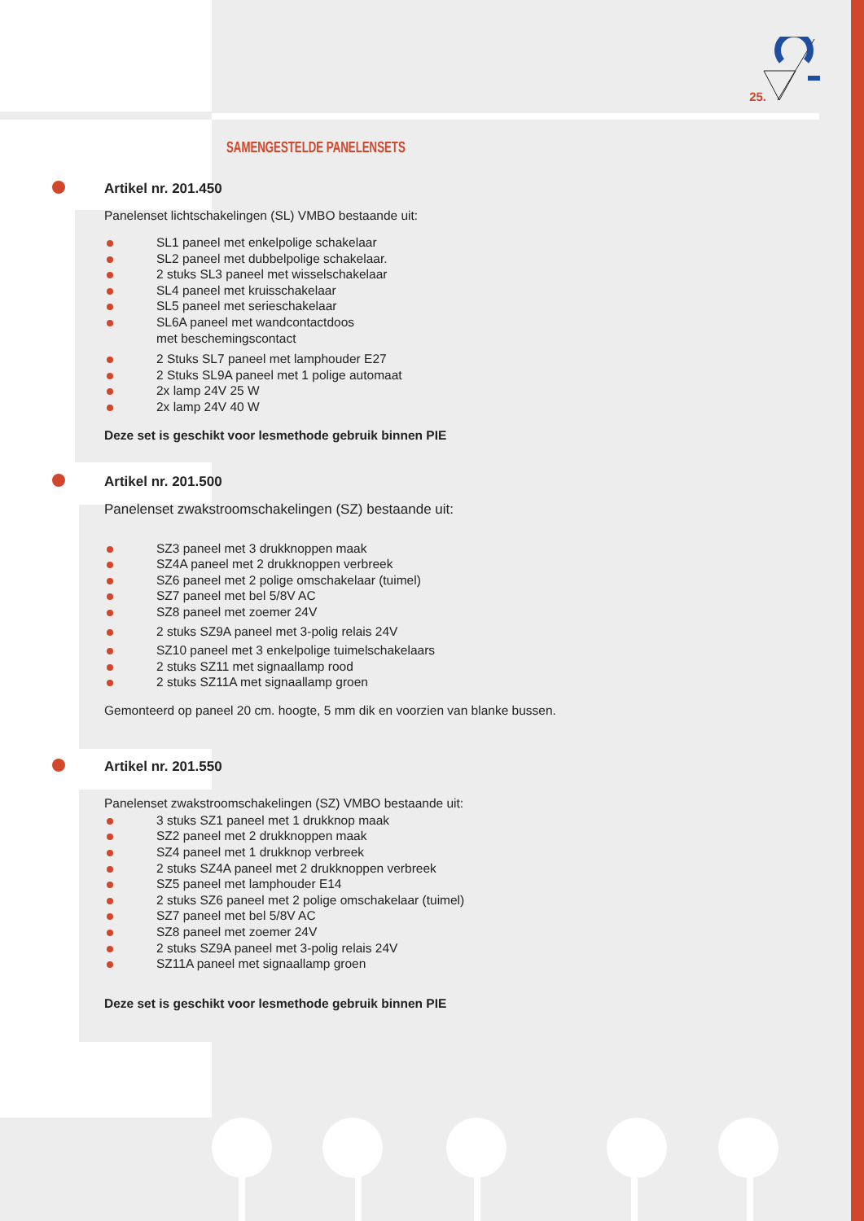25.
SAMENGESTELDE PANELENSETS
Artikel nr. 201.450
Panelenset lichtschakelingen (SL) VMBO bestaande uit:
SL1 paneel met enkelpolige schakelaar
SL2 paneel met dubbelpolige schakelaar.
2 stuks SL3 paneel met wisselschakelaar
SL4 paneel met kruisschakelaar
SL5 paneel met serieschakelaar
SL6A paneel met wandcontactdoos
met beschemingscontact
2 Stuks SL7 paneel met lamphouder E27
2 Stuks SL9A paneel met 1 polige automaat
2x lamp 24V 25 W
2x lamp 24V 40 W
Deze set is geschikt voor lesmethode gebruik binnen PIE
Artikel nr. 201.500
Panelenset zwakstroomschakelingen (SZ) bestaande uit:
SZ3 paneel met 3 drukknoppen maak
SZ4A paneel met 2 drukknoppen verbreek
SZ6 paneel met 2 polige omschakelaar (tuimel)
SZ7 paneel met bel 5/8V AC
SZ8 paneel met zoemer 24V
2 stuks SZ9A paneel met 3-polig relais 24V
SZ10 paneel met 3 enkelpolige tuimelschakelaars
2 stuks SZ11 met signaallamp rood
2 stuks SZ11A met signaallamp groen
Gemonteerd op paneel 20 cm. hoogte, 5 mm dik en voorzien van blanke bussen.
Artikel nr. 201.550
Panelenset zwakstroomschakelingen (SZ) VMBO bestaande uit:
3 stuks SZ1 paneel met 1 drukknop maak
SZ2 paneel met 2 drukknoppen maak
SZ4 paneel met 1 drukknop verbreek
2 stuks SZ4A paneel met 2 drukknoppen verbreek
SZ5 paneel met lamphouder E14
2 stuks SZ6 paneel met 2 polige omschakelaar (tuimel)
SZ7 paneel met bel 5/8V AC
SZ8 paneel met zoemer 24V
2 stuks SZ9A paneel met 3-polig relais 24V
SZ11A paneel met signaallamp groen
Deze set is geschikt voor lesmethode gebruik binnen PIE